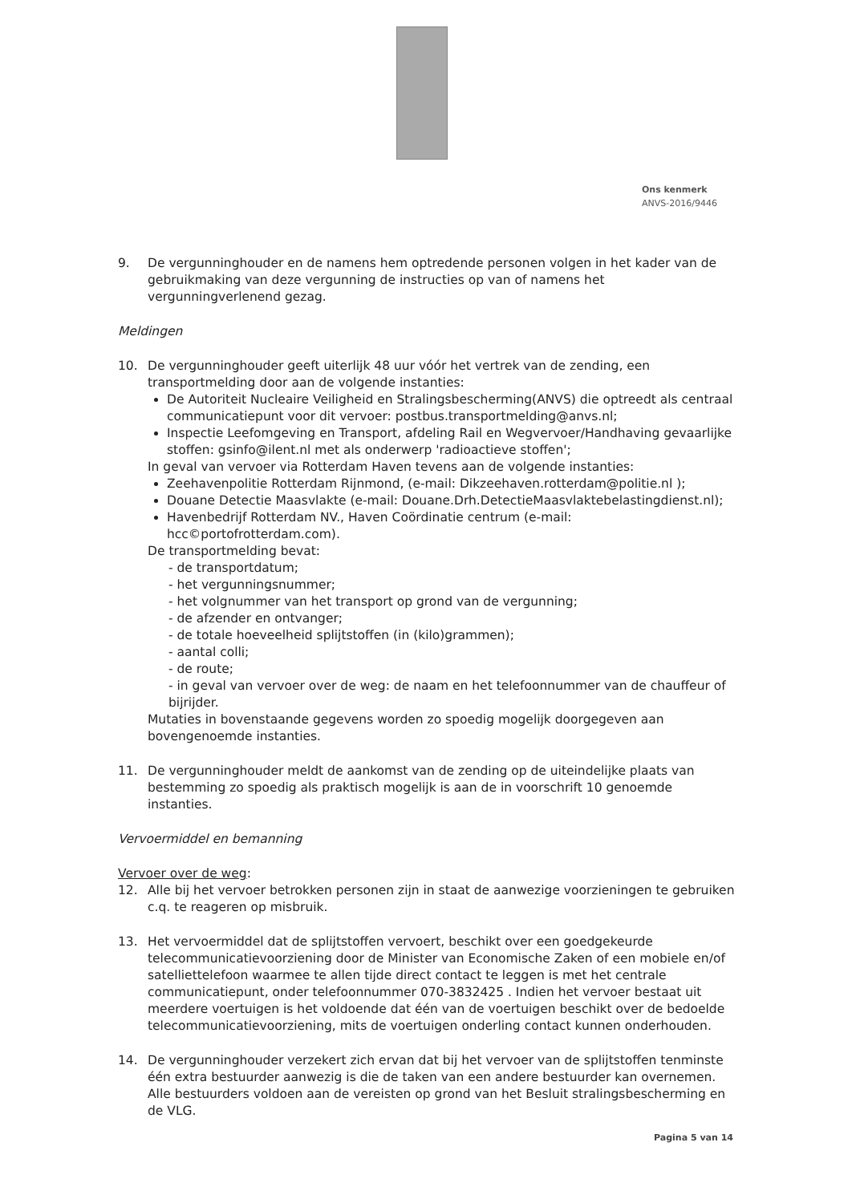Ons kenmerk
ANVS-2016/9446
9. De vergunninghouder en de namens hem optredende personen volgen in het kader van de gebruikmaking van deze vergunning de instructies op van of namens het vergunningverlenend gezag.
Meldingen
10. De vergunninghouder geeft uiterlijk 48 uur vóór het vertrek van de zending, een transportmelding door aan de volgende instanties:
De Autoriteit Nucleaire Veiligheid en Stralingsbescherming(ANVS) die optreedt als centraal communicatiepunt voor dit vervoer: postbus.transportmelding@anvs.nl;
Inspectie Leefomgeving en Transport, afdeling Rail en Wegvervoer/Handhaving gevaarlijke stoffen: gsinfo@ilent.nl met als onderwerp 'radioactieve stoffen';
In geval van vervoer via Rotterdam Haven tevens aan de volgende instanties:
Zeehavenpolitie Rotterdam Rijnmond, (e-mail: Dikzeehaven.rotterdam@politie.nl );
Douane Detectie Maasvlakte (e-mail: Douane.Drh.DetectieMaasvlaktebelastingdienst.nl);
Havenbedrijf Rotterdam NV., Haven Coördinatie centrum (e-mail: hcc©portofrotterdam.com).
De transportmelding bevat:
- de transportdatum;
- het vergunningsnummer;
- het volgnummer van het transport op grond van de vergunning;
- de afzender en ontvanger;
- de totale hoeveelheid splijtstoffen (in (kilo)grammen);
- aantal colli;
- de route;
- in geval van vervoer over de weg: de naam en het telefoonnummer van de chauffeur of bijrijder.
Mutaties in bovenstaande gegevens worden zo spoedig mogelijk doorgegeven aan bovengenoemde instanties.
11. De vergunninghouder meldt de aankomst van de zending op de uiteindelijke plaats van bestemming zo spoedig als praktisch mogelijk is aan de in voorschrift 10 genoemde instanties.
Vervoermiddel en bemanning
Vervoer over de weg:
12. Alle bij het vervoer betrokken personen zijn in staat de aanwezige voorzieningen te gebruiken c.q. te reageren op misbruik.
13. Het vervoermiddel dat de splijtstoffen vervoert, beschikt over een goedgekeurde telecommunicatievoorziening door de Minister van Economische Zaken of een mobiele en/of satelliettelefoon waarmee te allen tijde direct contact te leggen is met het centrale communicatiepunt, onder telefoonnummer 070-3832425 . Indien het vervoer bestaat uit meerdere voertuigen is het voldoende dat één van de voertuigen beschikt over de bedoelde telecommunicatievoorziening, mits de voertuigen onderling contact kunnen onderhouden.
14. De vergunninghouder verzekert zich ervan dat bij het vervoer van de splijtstoffen tenminste één extra bestuurder aanwezig is die de taken van een andere bestuurder kan overnemen. Alle bestuurders voldoen aan de vereisten op grond van het Besluit stralingsbescherming en de VLG.
Pagina 5 van 14